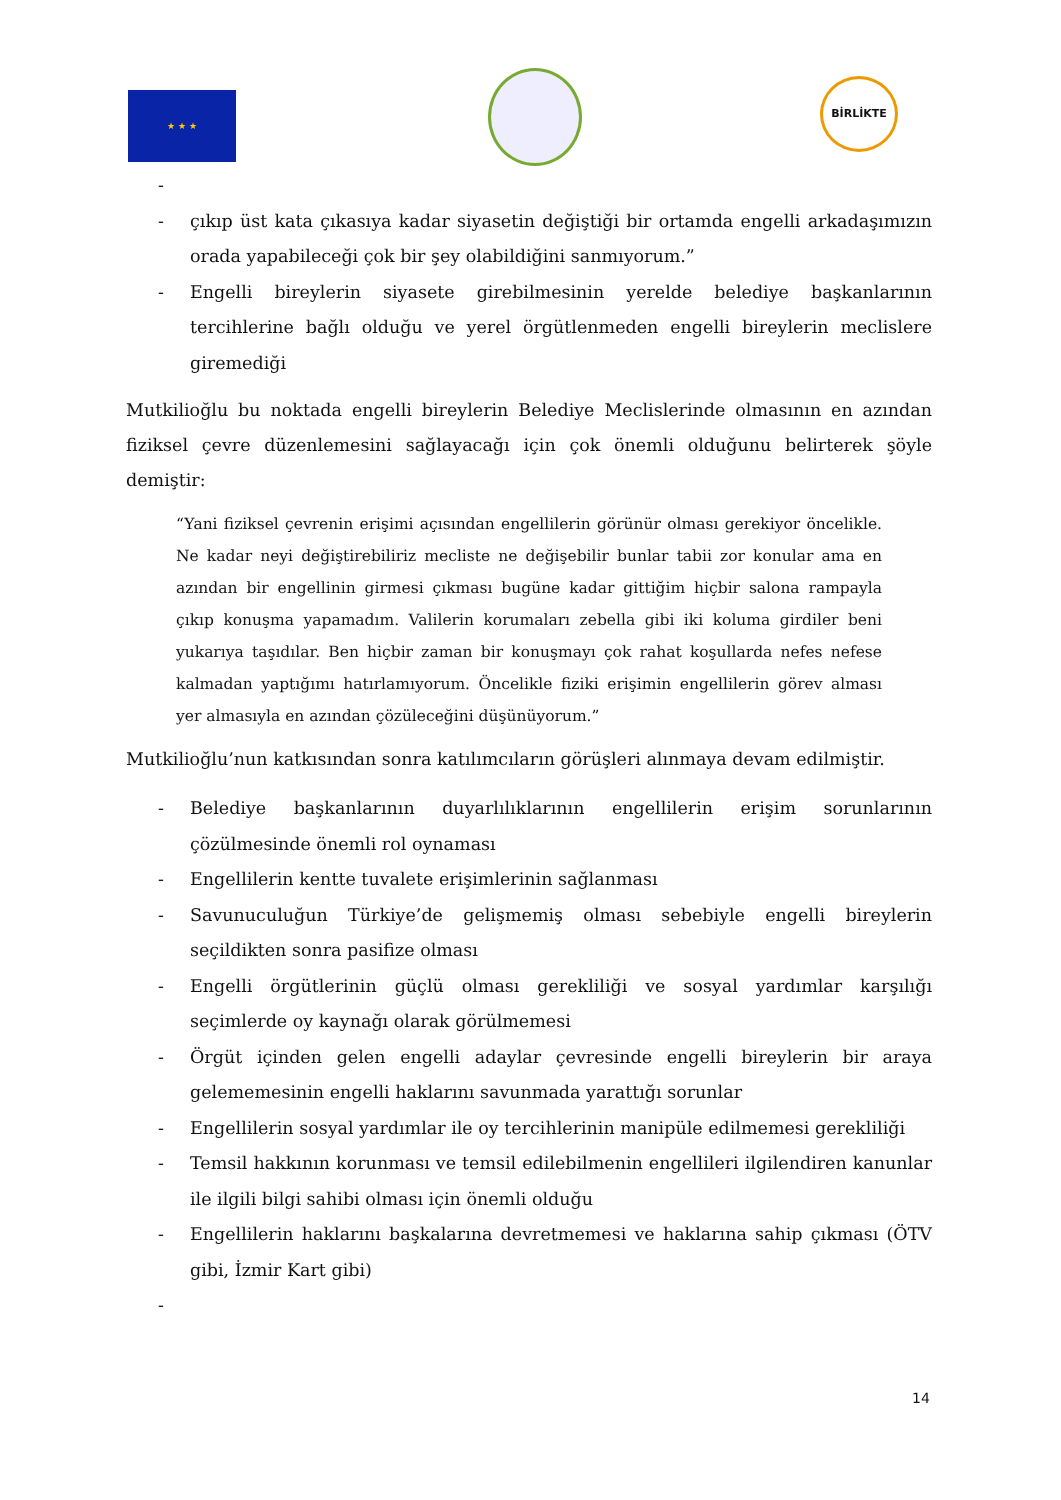★ ★ ★
BİRLİKTE
- - çıkıp üst kata çıkasıya kadar siyasetin değiştiği bir ortamda engelli arkadaşımızın orada yapabileceği çok bir şey olabildiğini sanmıyorum.”
- Engelli bireylerin siyasete girebilmesinin yerelde belediye başkanlarının tercihlerine bağlı olduğu ve yerel örgütlenmeden engelli bireylerin meclislere giremediği
Mutkilioğlu bu noktada engelli bireylerin Belediye Meclislerinde olmasının en azından fiziksel çevre düzenlemesini sağlayacağı için çok önemli olduğunu belirterek şöyle demiştir:
“Yani fiziksel çevrenin erişimi açısından engellilerin görünür olması gerekiyor öncelikle. Ne kadar neyi değiştirebiliriz mecliste ne değişebilir bunlar tabii zor konular ama en azından bir engellinin girmesi çıkması bugüne kadar gittiğim hiçbir salona rampayla çıkıp konuşma yapamadım. Valilerin korumaları zebella gibi iki koluma girdiler beni yukarıya taşıdılar. Ben hiçbir zaman bir konuşmayı çok rahat koşullarda nefes nefese kalmadan yaptığımı hatırlamıyorum. Öncelikle fiziki erişimin engellilerin görev alması yer almasıyla en azından çözüleceğini düşünüyorum.”
Mutkilioğlu’nun katkısından sonra katılımcıların görüşleri alınmaya devam edilmiştir.
- Belediye başkanlarının duyarlılıklarının engellilerin erişim sorunlarının çözülmesinde önemli rol oynaması
- Engellilerin kentte tuvalete erişimlerinin sağlanması
- Savunuculuğun Türkiye’de gelişmemiş olması sebebiyle engelli bireylerin seçildikten sonra pasifize olması
- Engelli örgütlerinin güçlü olması gerekliliği ve sosyal yardımlar karşılığı seçimlerde oy kaynağı olarak görülmemesi
- Örgüt içinden gelen engelli adaylar çevresinde engelli bireylerin bir araya gelememesinin engelli haklarını savunmada yarattığı sorunlar
- Engellilerin sosyal yardımlar ile oy tercihlerinin manipüle edilmemesi gerekliliği
- Temsil hakkının korunması ve temsil edilebilmenin engellileri ilgilendiren kanunlar ile ilgili bilgi sahibi olması için önemli olduğu
- Engellilerin haklarını başkalarına devretmemesi ve haklarına sahip çıkması (ÖTV gibi, İzmir Kart gibi)
-
14